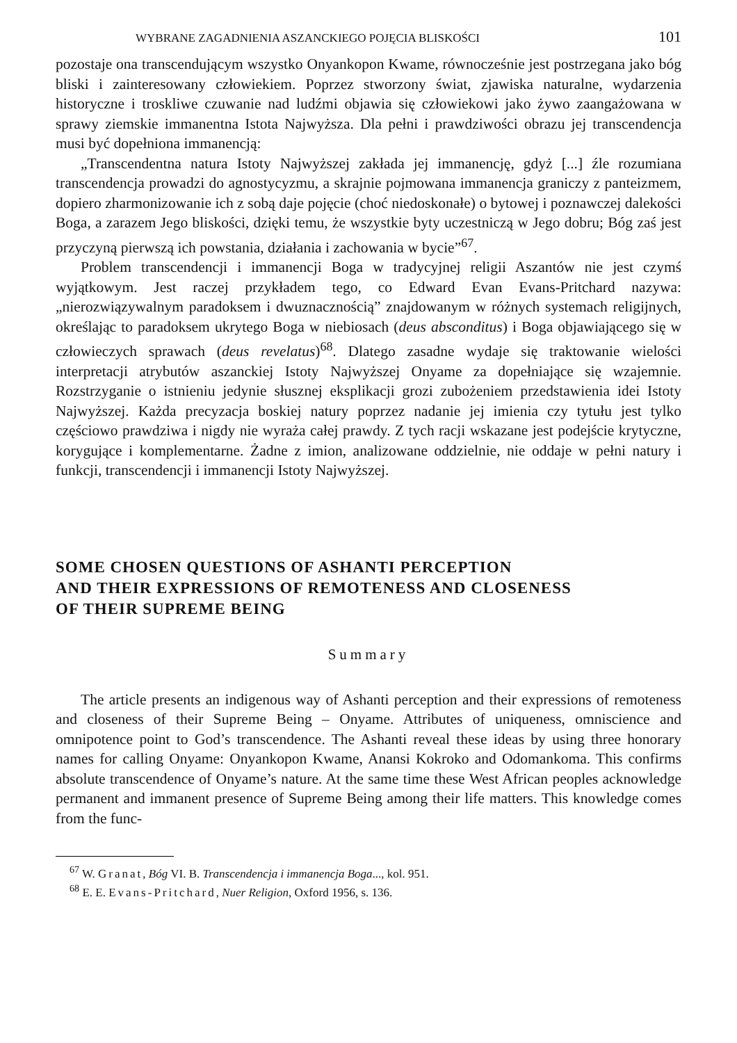WYBRANE ZAGADNIENIA ASZANCKIEGO POJĘCIA BLISKOŚCI 101
pozostaje ona transcendującym wszystko Onyankopon Kwame, równocześnie jest postrzegana jako bóg bliski i zainteresowany człowiekiem. Poprzez stworzony świat, zjawiska naturalne, wydarzenia historyczne i troskliwe czuwanie nad ludźmi objawia się człowiekowi jako żywo zaangażowana w sprawy ziemskie immanentna Istota Najwyższa. Dla pełni i prawdziwości obrazu jej transcendencja musi być dopełniona immanencją:
„Transcendentna natura Istoty Najwyższej zakłada jej immanencję, gdyż [...] źle rozumiana transcendencja prowadzi do agnostycyzmu, a skrajnie pojmowana immanencja graniczy z panteizmem, dopiero zharmonizowanie ich z sobą daje pojęcie (choć niedoskonałe) o bytowej i poznawczej dalekości Boga, a zarazem Jego bliskości, dzięki temu, że wszystkie byty uczestniczą w Jego dobru; Bóg zaś jest przyczyną pierwszą ich powstania, działania i zachowania w bycie”<sup>67</sup>.
Problem transcendencji i immanencji Boga w tradycyjnej religii Aszantów nie jest czymś wyjątkowym. Jest raczej przykładem tego, co Edward Evan Evans-Pritchard nazywa: „nierozwiązywalnym paradoksem i dwuznacznością” znajdowanym w różnych systemach religijnych, określając to paradoksem ukrytego Boga w niebiosach (deus absconditus) i Boga objawiającego się w człowieczych sprawach (deus revelatus)<sup>68</sup>. Dlatego zasadne wydaje się traktowanie wielości interpretacji atrybutów aszanckiej Istoty Najwyższej Onyame za dopełniające się wzajemnie. Rozstrzyganie o istnieniu jedynie słusznej eksplikacji grozi zubożeniem przedstawienia idei Istoty Najwyższej. Każda precyzacja boskiej natury poprzez nadanie jej imienia czy tytułu jest tylko częściowo prawdziwa i nigdy nie wyraża całej prawdy. Z tych racji wskazane jest podejście krytyczne, korygujące i komplementarne. Żadne z imion, analizowane oddzielnie, nie oddaje w pełni natury i funkcji, transcendencji i immanencji Istoty Najwyższej.
SOME CHOSEN QUESTIONS OF ASHANTI PERCEPTION
AND THEIR EXPRESSIONS OF REMOTENESS AND CLOSENESS
OF THEIR SUPREME BEING
Summary
The article presents an indigenous way of Ashanti perception and their expressions of remoteness and closeness of their Supreme Being – Onyame. Attributes of uniqueness, omniscience and omnipotence point to God’s transcendence. The Ashanti reveal these ideas by using three honorary names for calling Onyame: Onyankopon Kwame, Anansi Kokroko and Odomankoma. This confirms absolute transcendence of Onyame’s nature. At the same time these West African peoples acknowledge permanent and immanent presence of Supreme Being among their life matters. This knowledge comes from the func-
<sup>67</sup> W. Granat, Bóg VI. B. Transcendencja i immanencja Boga..., kol. 951.
<sup>68</sup> E. E. Evans-Pritchard, Nuer Religion, Oxford 1956, s. 136.